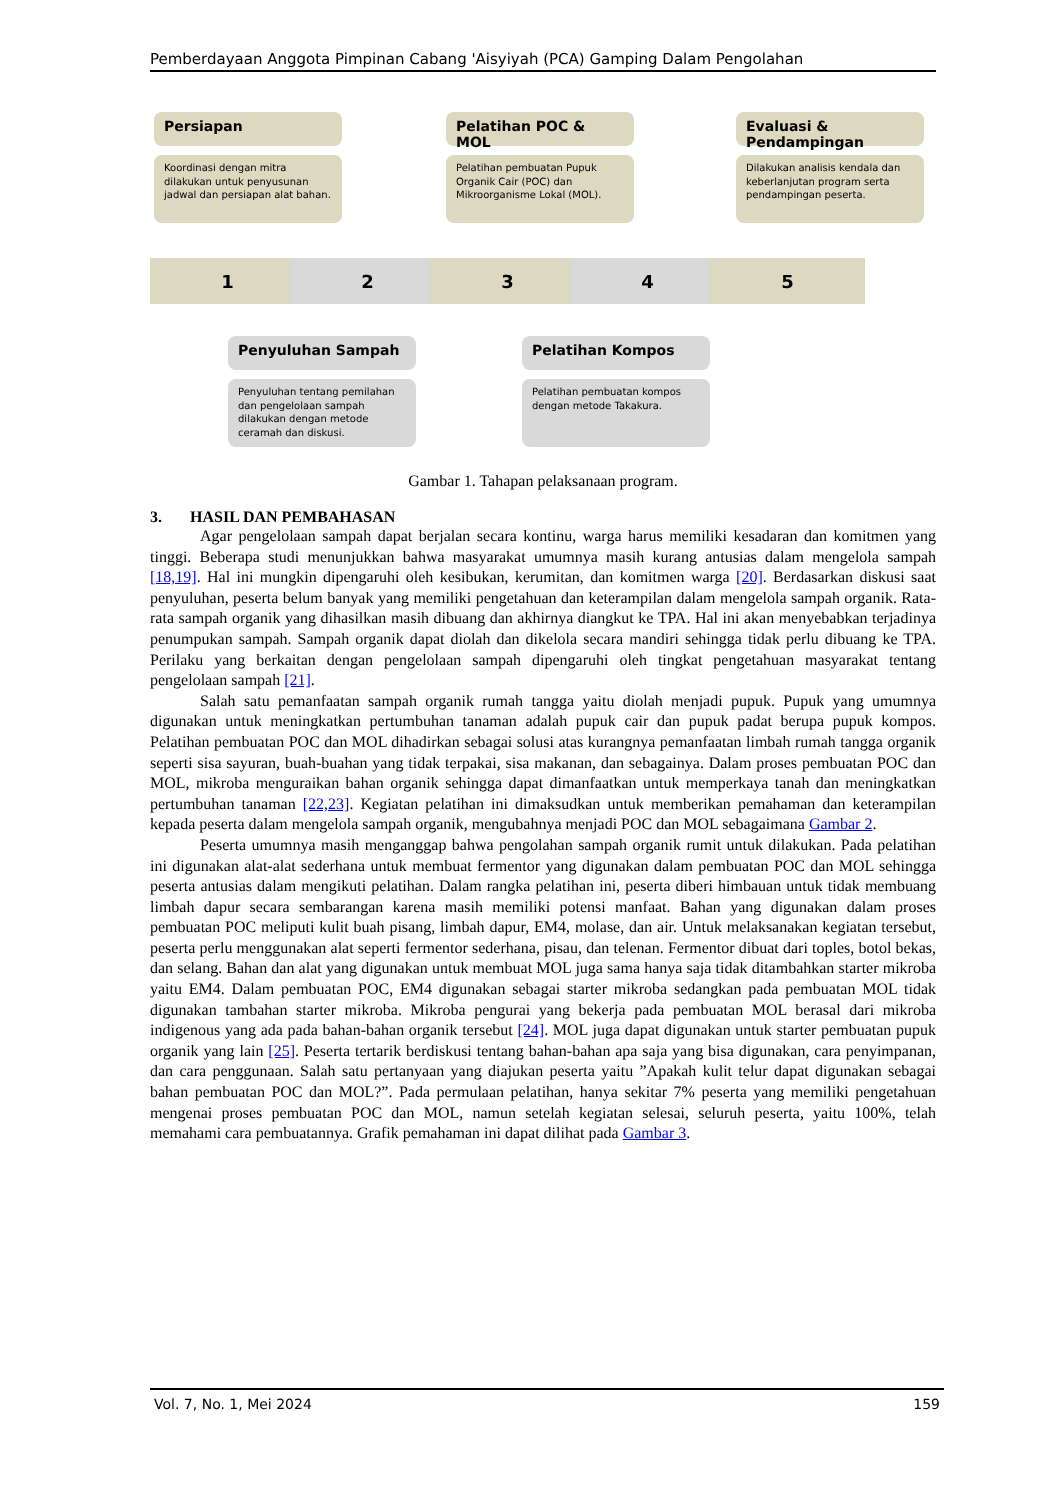Pemberdayaan Anggota Pimpinan Cabang 'Aisyiyah (PCA) Gamping Dalam Pengolahan
Persiapan
Koordinasi dengan mitra dilakukan untuk penyusunan jadwal dan persiapan alat bahan.
Pelatihan POC & MOL
Pelatihan pembuatan Pupuk Organik Cair (POC) dan Mikroorganisme Lokal (MOL).
Evaluasi & Pendampingan
Dilakukan analisis kendala dan keberlanjutan program serta pendampingan peserta.
1 2 3 4 5
Penyuluhan Sampah
Penyuluhan tentang pemilahan dan pengelolaan sampah dilakukan dengan metode ceramah dan diskusi.
Pelatihan Kompos
Pelatihan pembuatan kompos dengan metode Takakura.
Gambar 1. Tahapan pelaksanaan program.
3. HASIL DAN PEMBAHASAN
Agar pengelolaan sampah dapat berjalan secara kontinu, warga harus memiliki kesadaran dan komitmen yang tinggi. Beberapa studi menunjukkan bahwa masyarakat umumnya masih kurang antusias dalam mengelola sampah [18,19]. Hal ini mungkin dipengaruhi oleh kesibukan, kerumitan, dan komitmen warga [20]. Berdasarkan diskusi saat penyuluhan, peserta belum banyak yang memiliki pengetahuan dan keterampilan dalam mengelola sampah organik. Rata-rata sampah organik yang dihasilkan masih dibuang dan akhirnya diangkut ke TPA. Hal ini akan menyebabkan terjadinya penumpukan sampah. Sampah organik dapat diolah dan dikelola secara mandiri sehingga tidak perlu dibuang ke TPA. Perilaku yang berkaitan dengan pengelolaan sampah dipengaruhi oleh tingkat pengetahuan masyarakat tentang pengelolaan sampah [21].
Salah satu pemanfaatan sampah organik rumah tangga yaitu diolah menjadi pupuk. Pupuk yang umumnya digunakan untuk meningkatkan pertumbuhan tanaman adalah pupuk cair dan pupuk padat berupa pupuk kompos. Pelatihan pembuatan POC dan MOL dihadirkan sebagai solusi atas kurangnya pemanfaatan limbah rumah tangga organik seperti sisa sayuran, buah-buahan yang tidak terpakai, sisa makanan, dan sebagainya. Dalam proses pembuatan POC dan MOL, mikroba menguraikan bahan organik sehingga dapat dimanfaatkan untuk memperkaya tanah dan meningkatkan pertumbuhan tanaman [22,23]. Kegiatan pelatihan ini dimaksudkan untuk memberikan pemahaman dan keterampilan kepada peserta dalam mengelola sampah organik, mengubahnya menjadi POC dan MOL sebagaimana Gambar 2.
Peserta umumnya masih menganggap bahwa pengolahan sampah organik rumit untuk dilakukan. Pada pelatihan ini digunakan alat-alat sederhana untuk membuat fermentor yang digunakan dalam pembuatan POC dan MOL sehingga peserta antusias dalam mengikuti pelatihan. Dalam rangka pelatihan ini, peserta diberi himbauan untuk tidak membuang limbah dapur secara sembarangan karena masih memiliki potensi manfaat. Bahan yang digunakan dalam proses pembuatan POC meliputi kulit buah pisang, limbah dapur, EM4, molase, dan air. Untuk melaksanakan kegiatan tersebut, peserta perlu menggunakan alat seperti fermentor sederhana, pisau, dan telenan. Fermentor dibuat dari toples, botol bekas, dan selang. Bahan dan alat yang digunakan untuk membuat MOL juga sama hanya saja tidak ditambahkan starter mikroba yaitu EM4. Dalam pembuatan POC, EM4 digunakan sebagai starter mikroba sedangkan pada pembuatan MOL tidak digunakan tambahan starter mikroba. Mikroba pengurai yang bekerja pada pembuatan MOL berasal dari mikroba indigenous yang ada pada bahan-bahan organik tersebut [24]. MOL juga dapat digunakan untuk starter pembuatan pupuk organik yang lain [25]. Peserta tertarik berdiskusi tentang bahan-bahan apa saja yang bisa digunakan, cara penyimpanan, dan cara penggunaan. Salah satu pertanyaan yang diajukan peserta yaitu ”Apakah kulit telur dapat digunakan sebagai bahan pembuatan POC dan MOL?”. Pada permulaan pelatihan, hanya sekitar 7% peserta yang memiliki pengetahuan mengenai proses pembuatan POC dan MOL, namun setelah kegiatan selesai, seluruh peserta, yaitu 100%, telah memahami cara pembuatannya. Grafik pemahaman ini dapat dilihat pada Gambar 3.
Vol. 7, No. 1, Mei 2024 159